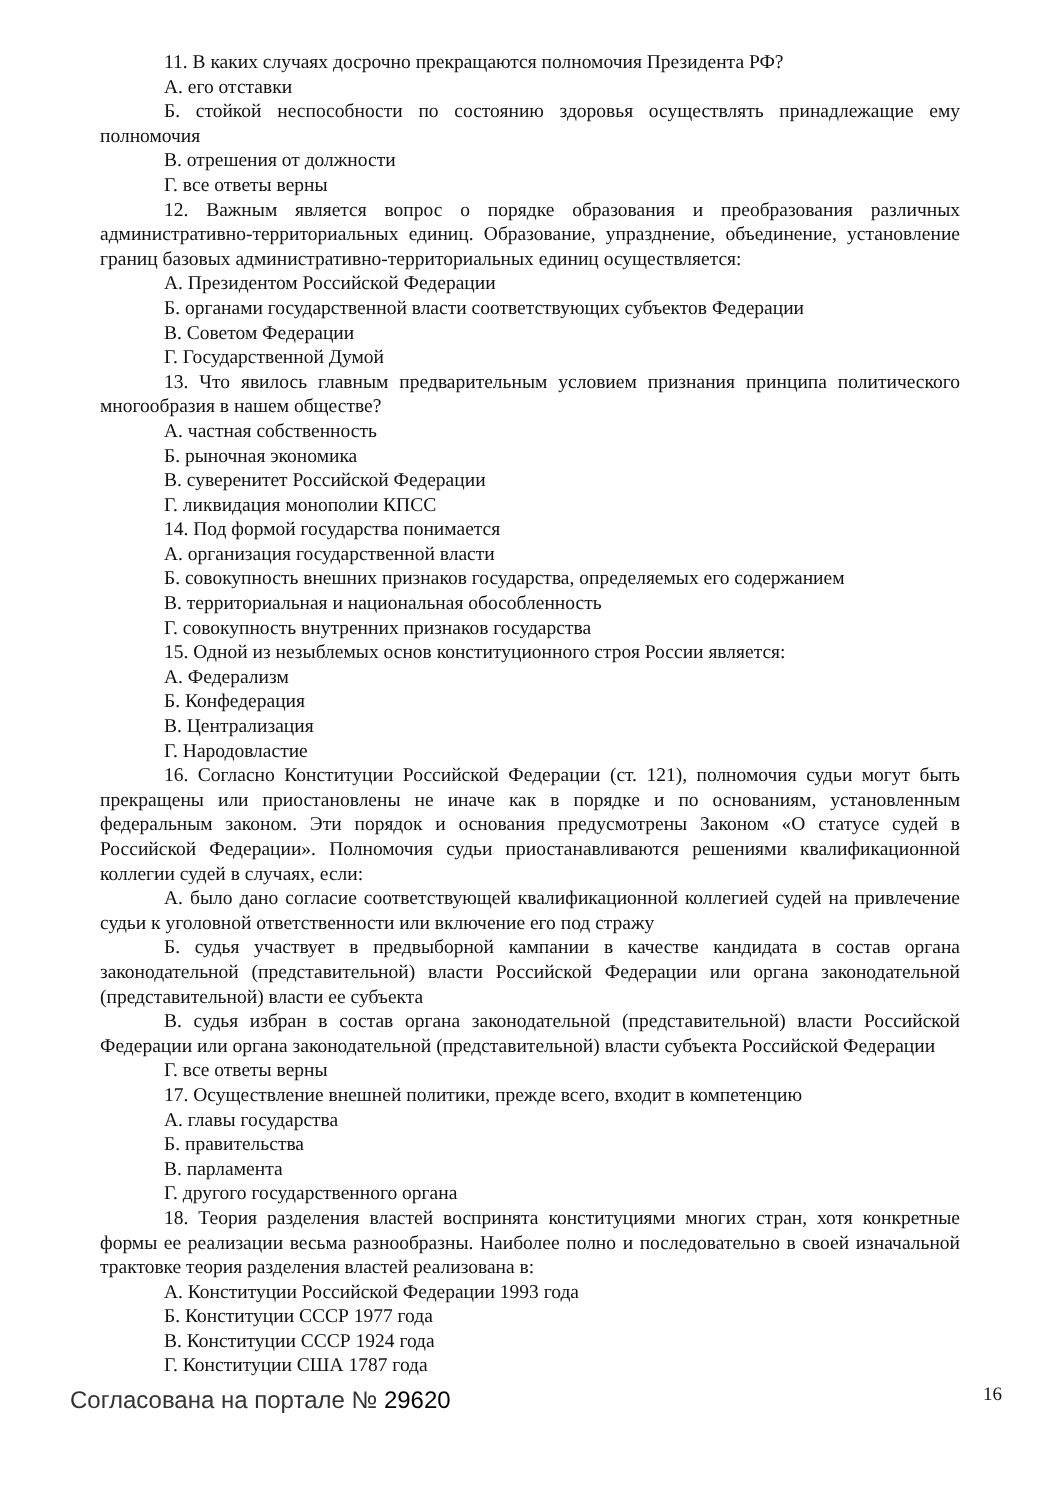11. В каких случаях досрочно прекращаются полномочия Президента РФ?
А. его отставки
Б. стойкой неспособности по состоянию здоровья осуществлять принадлежащие ему полномочия
В. отрешения от должности
Г. все ответы верны
12. Важным является вопрос о порядке образования и преобразования различных административно-территориальных единиц. Образование, упразднение, объединение, установление границ базовых административно-территориальных единиц осуществляется:
А. Президентом Российской Федерации
Б. органами государственной власти соответствующих субъектов Федерации
В. Советом Федерации
Г. Государственной Думой
13. Что явилось главным предварительным условием признания принципа политического многообразия в нашем обществе?
А. частная собственность
Б. рыночная экономика
В. суверенитет Российской Федерации
Г. ликвидация монополии КПСС
14. Под формой государства понимается
А. организация государственной власти
Б. совокупность внешних признаков государства, определяемых его содержанием
В. территориальная и национальная обособленность
Г. совокупность внутренних признаков государства
15. Одной из незыблемых основ конституционного строя России является:
А. Федерализм
Б. Конфедерация
В. Централизация
Г. Народовластие
16. Согласно Конституции Российской Федерации (ст. 121), полномочия судьи могут быть прекращены или приостановлены не иначе как в порядке и по основаниям, установленным федеральным законом. Эти порядок и основания предусмотрены Законом «О статусе судей в Российской Федерации». Полномочия судьи приостанавливаются решениями квалификационной коллегии судей в случаях, если:
А. было дано согласие соответствующей квалификационной коллегией судей на привлечение судьи к уголовной ответственности или включение его под стражу
Б. судья участвует в предвыборной кампании в качестве кандидата в состав органа законодательной (представительной) власти Российской Федерации или органа законодательной (представительной) власти ее субъекта
В. судья избран в состав органа законодательной (представительной) власти Российской Федерации или органа законодательной (представительной) власти субъекта Российской Федерации
Г. все ответы верны
17. Осуществление внешней политики, прежде всего, входит в компетенцию
А. главы государства
Б. правительства
В. парламента
Г. другого государственного органа
18. Теория разделения властей воспринята конституциями многих стран, хотя конкретные формы ее реализации весьма разнообразны. Наиболее полно и последовательно в своей изначальной трактовке теория разделения властей реализована в:
А. Конституции Российской Федерации 1993 года
Б. Конституции СССР 1977 года
В. Конституции СССР 1924 года
Г. Конституции США 1787 года
Согласована на портале № 29620 16